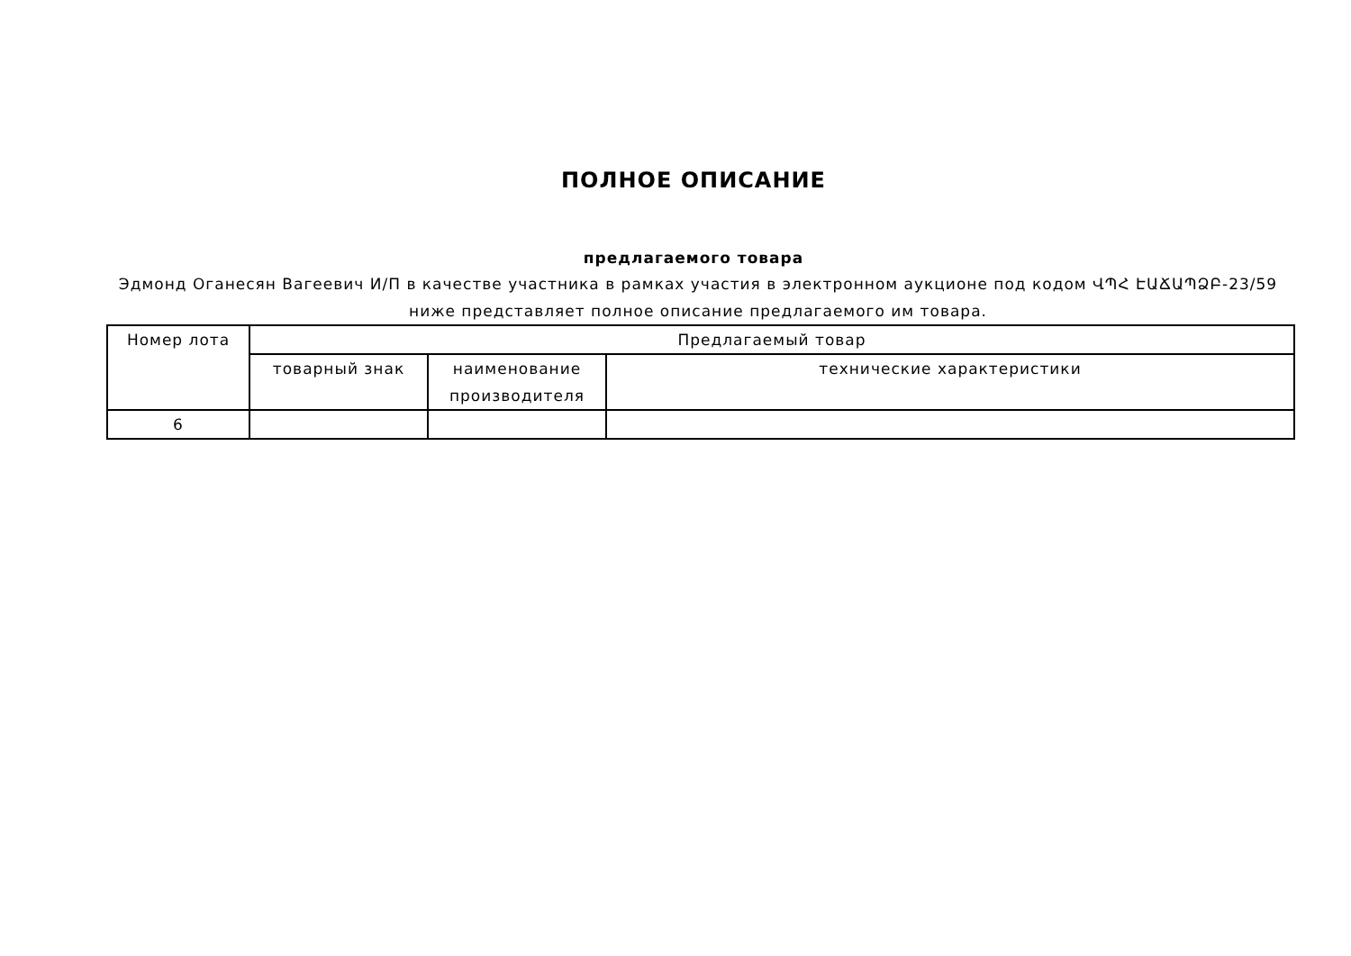ПОЛНОЕ ОПИСАНИЕ
предлагаемого товара
Эдмонд Оганесян Вагеевич И/П в качестве участника в рамках участия в электронном аукционе под кодом ՎՊՀ ԷԱՃԱՊՁԲ-23/59 ниже представляет полное описание предлагаемого им товара.
| Номер лота | Предлагаемый товар | | |
| --- | --- | --- | --- |
| | товарный знак | наименование производителя | технические характеристики |
| 6 | | | |